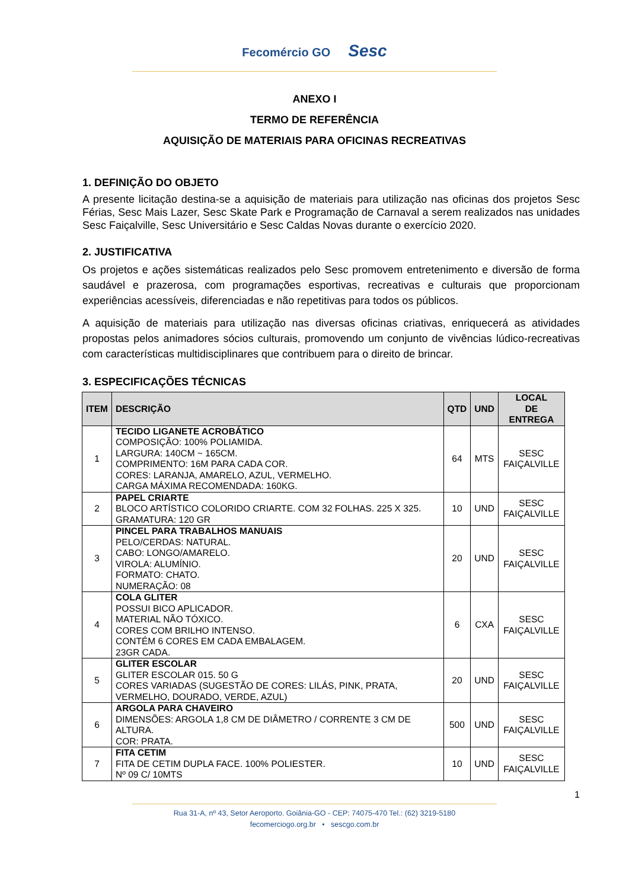Fecomércio GO Sesc
ANEXO I
TERMO DE REFERÊNCIA
AQUISIÇÃO DE MATERIAIS PARA OFICINAS RECREATIVAS
1. DEFINIÇÃO DO OBJETO
A presente licitação destina-se a aquisição de materiais para utilização nas oficinas dos projetos Sesc Férias, Sesc Mais Lazer, Sesc Skate Park e Programação de Carnaval a serem realizados nas unidades Sesc Faiçalville, Sesc Universitário e Sesc Caldas Novas durante o exercício 2020.
2. JUSTIFICATIVA
Os projetos e ações sistemáticas realizados pelo Sesc promovem entretenimento e diversão de forma saudável e prazerosa, com programações esportivas, recreativas e culturais que proporcionam experiências acessíveis, diferenciadas e não repetitivas para todos os públicos.
A aquisição de materiais para utilização nas diversas oficinas criativas, enriquecerá as atividades propostas pelos animadores sócios culturais, promovendo um conjunto de vivências lúdico-recreativas com características multidisciplinares que contribuem para o direito de brincar.
3. ESPECIFICAÇÕES TÉCNICAS
| ITEM | DESCRIÇÃO | QTD | UND | LOCAL DE ENTREGA |
| --- | --- | --- | --- | --- |
| 1 | TECIDO LIGANETE ACROBÁTICO COMPOSIÇÃO: 100% POLIAMIDA. LARGURA: 140CM ~ 165CM. COMPRIMENTO: 16M PARA CADA COR. CORES: LARANJA, AMARELO, AZUL, VERMELHO. CARGA MÁXIMA RECOMENDADA: 160KG. | 64 | MTS | SESC FAIÇALVILLE |
| 2 | PAPEL CRIARTE BLOCO ARTÍSTICO COLORIDO CRIARTE. COM 32 FOLHAS. 225 X 325. GRAMATURA: 120 GR | 10 | UND | SESC FAIÇALVILLE |
| 3 | PINCEL PARA TRABALHOS MANUAIS PELO/CERDAS: NATURAL. CABO: LONGO/AMARELO. VIROLA: ALUMÍNIO. FORMATO: CHATO. NUMERAÇÃO: 08 | 20 | UND | SESC FAIÇALVILLE |
| 4 | COLA GLITER POSSUI BICO APLICADOR. MATERIAL NÃO TÓXICO. CORES COM BRILHO INTENSO. CONTÉM 6 CORES EM CADA EMBALAGEM. 23GR CADA. | 6 | CXA | SESC FAIÇALVILLE |
| 5 | GLITER ESCOLAR GLITER ESCOLAR 015. 50 G CORES VARIADAS (SUGESTÃO DE CORES: LILÁS, PINK, PRATA, VERMELHO, DOURADO, VERDE, AZUL) | 20 | UND | SESC FAIÇALVILLE |
| 6 | ARGOLA PARA CHAVEIRO DIMENSÕES: ARGOLA 1,8 CM DE DIÂMETRO / CORRENTE 3 CM DE ALTURA. COR: PRATA. | 500 | UND | SESC FAIÇALVILLE |
| 7 | FITA CETIM FITA DE CETIM DUPLA FACE. 100% POLIESTER. Nº 09 C/ 10MTS | 10 | UND | SESC FAIÇALVILLE |
1
Rua 31-A, nº 43, Setor Aeroporto. Goiânia-GO - CEP: 74075-470 Tel.: (62) 3219-5180
fecomerciogo.org.br • sescgo.com.br